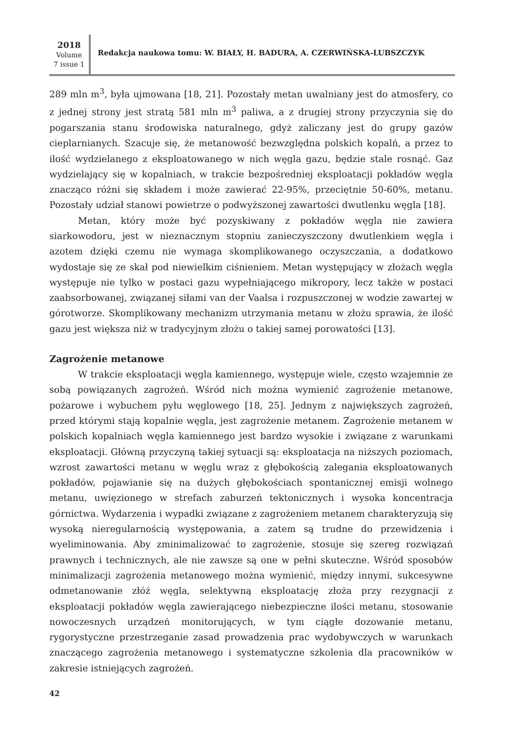2018
Volume
7 issue 1
Redakcja naukowa tomu: W. BIAŁY, H. BADURA, A. CZERWIŃSKA-LUBSZCZYK
289 mln m<sup>3</sup>, była ujmowana [18, 21]. Pozostały metan uwalniany jest do atmosfery, co z jednej strony jest stratą 581 mln m<sup>3</sup> paliwa, a z drugiej strony przyczynia się do pogarszania stanu środowiska naturalnego, gdyż zaliczany jest do grupy gazów cieplarnianych. Szacuje się, że metanowość bezwzględna polskich kopalń, a przez to ilość wydzielanego z eksploatowanego w nich węgla gazu, będzie stale rosnąć. Gaz wydzielający się w kopalniach, w trakcie bezpośredniej eksploatacji pokładów węgla znacząco różni się składem i może zawierać 22-95%, przeciętnie 50-60%, metanu. Pozostały udział stanowi powietrze o podwyższonej zawartości dwutlenku węgla [18].
Metan, który może być pozyskiwany z pokładów węgla nie zawiera siarkowodoru, jest w nieznacznym stopniu zanieczyszczony dwutlenkiem węgla i azotem dzięki czemu nie wymaga skomplikowanego oczyszczania, a dodatkowo wydostaje się ze skał pod niewielkim ciśnieniem. Metan występujący w złożach węgla występuje nie tylko w postaci gazu wypełniającego mikropory, lecz także w postaci zaabsorbowanej, związanej siłami van der Vaalsa i rozpuszczonej w wodzie zawartej w górotworze. Skomplikowany mechanizm utrzymania metanu w złożu sprawia, że ilość gazu jest większa niż w tradycyjnym złożu o takiej samej porowatości [13].
Zagrożenie metanowe
W trakcie eksploatacji węgla kamiennego, występuje wiele, często wzajemnie ze sobą powiązanych zagrożeń. Wśród nich można wymienić zagrożenie metanowe, pożarowe i wybuchem pyłu węglowego [18, 25]. Jednym z największych zagrożeń, przed którymi stają kopalnie węgla, jest zagrożenie metanem. Zagrożenie metanem w polskich kopalniach węgla kamiennego jest bardzo wysokie i związane z warunkami eksploatacji. Główną przyczyną takiej sytuacji są: eksploatacja na niższych poziomach, wzrost zawartości metanu w węglu wraz z głębokością zalegania eksploatowanych pokładów, pojawianie się na dużych głębokościach spontanicznej emisji wolnego metanu, uwięzionego w strefach zaburzeń tektonicznych i wysoka koncentracja górnictwa. Wydarzenia i wypadki związane z zagrożeniem metanem charakteryzują się wysoką nieregularnością występowania, a zatem są trudne do przewidzenia i wyeliminowania. Aby zminimalizować to zagrożenie, stosuje się szereg rozwiązań prawnych i technicznych, ale nie zawsze są one w pełni skuteczne. Wśród sposobów minimalizacji zagrożenia metanowego można wymienić, między innymi, sukcesywne odmetanowanie złóż węgla, selektywną eksploatację złoża przy rezygnacji z eksploatacji pokładów węgla zawierającego niebezpieczne ilości metanu, stosowanie nowoczesnych urządzeń monitorujących, w tym ciągłe dozowanie metanu, rygorystyczne przestrzeganie zasad prowadzenia prac wydobywczych w warunkach znaczącego zagrożenia metanowego i systematyczne szkolenia dla pracowników w zakresie istniejących zagrożeń.
42